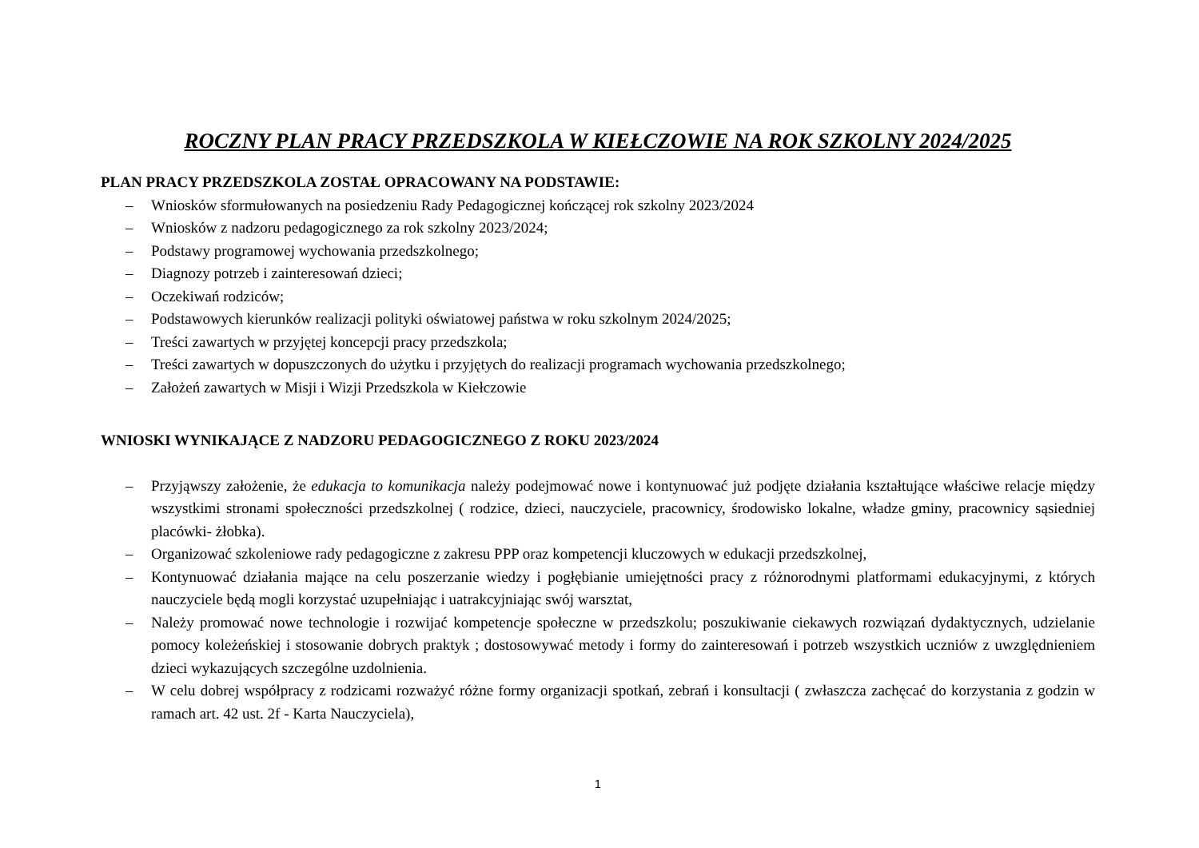ROCZNY PLAN PRACY PRZEDSZKOLA W KIEŁCZOWIE NA ROK SZKOLNY 2024/2025
PLAN PRACY PRZEDSZKOLA ZOSTAŁ OPRACOWANY NA PODSTAWIE:
– Wniosków sformułowanych na posiedzeniu Rady Pedagogicznej kończącej rok szkolny 2023/2024
– Wniosków z nadzoru pedagogicznego za rok szkolny 2023/2024;
– Podstawy programowej wychowania przedszkolnego;
– Diagnozy potrzeb i zainteresowań dzieci;
– Oczekiwań rodziców;
– Podstawowych kierunków realizacji polityki oświatowej państwa w roku szkolnym 2024/2025;
– Treści zawartych w przyjętej koncepcji pracy przedszkola;
– Treści zawartych w dopuszczonych do użytku i przyjętych do realizacji programach wychowania przedszkolnego;
– Założeń zawartych w Misji i Wizji Przedszkola w Kiełczowie
WNIOSKI WYNIKAJĄCE Z NADZORU PEDAGOGICZNEGO Z ROKU 2023/2024
– Przyjąwszy założenie, że edukacja to komunikacja należy podejmować nowe i kontynuować już podjęte działania kształtujące właściwe relacje między wszystkimi stronami społeczności przedszkolnej ( rodzice, dzieci, nauczyciele, pracownicy, środowisko lokalne, władze gminy, pracownicy sąsiedniej placówki- żłobka).
– Organizować szkoleniowe rady pedagogiczne z zakresu PPP oraz kompetencji kluczowych w edukacji przedszkolnej,
– Kontynuować działania mające na celu poszerzanie wiedzy i pogłębianie umiejętności pracy z różnorodnymi platformami edukacyjnymi, z których nauczyciele będą mogli korzystać uzupełniając i uatrakcyjniając swój warsztat,
– Należy promować nowe technologie i rozwijać kompetencje społeczne w przedszkolu; poszukiwanie ciekawych rozwiązań dydaktycznych, udzielanie pomocy koleżeńskiej i stosowanie dobrych praktyk ; dostosowywać metody i formy do zainteresowań i potrzeb wszystkich uczniów z uwzględnieniem dzieci wykazujących szczególne uzdolnienia.
– W celu dobrej współpracy z rodzicami rozważyć różne formy organizacji spotkań, zebrań i konsultacji ( zwłaszcza zachęcać do korzystania z godzin w ramach art. 42 ust. 2f - Karta Nauczyciela),
1